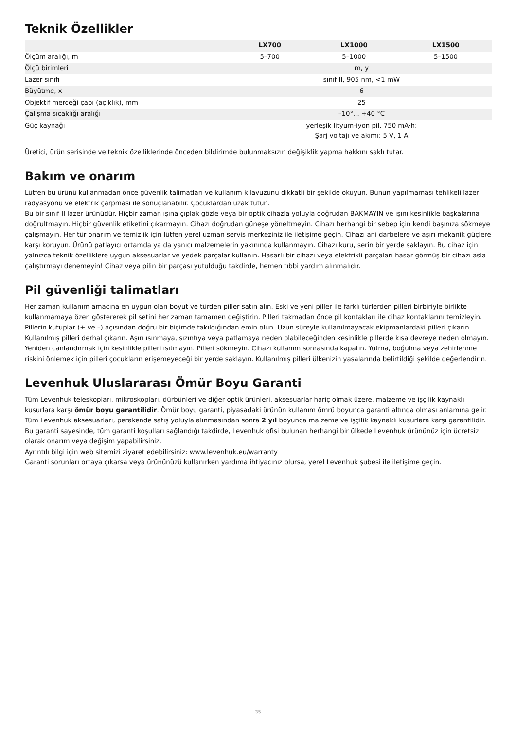Teknik Özellikler
| | LX700 | LX1000 | LX1500 |
| --- | --- | --- | --- |
| Ölçüm aralığı, m | 5–700 | 5–1000 | 5–1500 |
| Ölçü birimleri | m, y | | |
| Lazer sınıfı | sınıf II, 905 nm, <1 mW | | |
| Büyütme, x | 6 | | |
| Objektif merceği çapı (açıklık), mm | 25 | | |
| Çalışma sıcaklığı aralığı | –10°... +40 °C | | |
| Güç kaynağı | yerleşik lityum-iyon pil, 750 mA·h; Şarj voltajı ve akımı: 5 V, 1 A | | |
Üretici, ürün serisinde ve teknik özelliklerinde önceden bildirimde bulunmaksızın değişiklik yapma hakkını saklı tutar.
Bakım ve onarım
Lütfen bu ürünü kullanmadan önce güvenlik talimatları ve kullanım kılavuzunu dikkatli bir şekilde okuyun. Bunun yapılmaması tehlikeli lazer radyasyonu ve elektrik çarpması ile sonuçlanabilir. Çocuklardan uzak tutun.
Bu bir sınıf II lazer ürünüdür. Hiçbir zaman ışına çıplak gözle veya bir optik cihazla yoluyla doğrudan BAKMAYIN ve ışını kesinlikle başkalarına doğrultmayın. Hiçbir güvenlik etiketini çıkarmayın. Cihazı doğrudan güneşe yöneltmeyin. Cihazı herhangi bir sebep için kendi başınıza sökmeye çalışmayın. Her tür onarım ve temizlik için lütfen yerel uzman servis merkeziniz ile iletişime geçin. Cihazı ani darbelere ve aşırı mekanik güçlere karşı koruyun. Ürünü patlayıcı ortamda ya da yanıcı malzemelerin yakınında kullanmayın. Cihazı kuru, serin bir yerde saklayın. Bu cihaz için yalnızca teknik özelliklere uygun aksesuarlar ve yedek parçalar kullanın. Hasarlı bir cihazı veya elektrikli parçaları hasar görmüş bir cihazı asla çalıştırmayı denemeyin! Cihaz veya pilin bir parçası yutulduğu takdirde, hemen tıbbi yardım alınmalıdır.
Pil güvenliği talimatları
Her zaman kullanım amacına en uygun olan boyut ve türden piller satın alın. Eski ve yeni piller ile farklı türlerden pilleri birbiriyle birlikte kullanmamaya özen göstererek pil setini her zaman tamamen değiştirin. Pilleri takmadan önce pil kontakları ile cihaz kontaklarını temizleyin. Pillerin kutuplar (+ ve –) açısından doğru bir biçimde takıldığından emin olun. Uzun süreyle kullanılmayacak ekipmanlardaki pilleri çıkarın. Kullanılmış pilleri derhal çıkarın. Aşırı ısınmaya, sızıntıya veya patlamaya neden olabileceğinden kesinlikle pillerde kısa devreye neden olmayın. Yeniden canlandırmak için kesinlikle pilleri ısıtmayın. Pilleri sökmeyin. Cihazı kullanım sonrasında kapatın. Yutma, boğulma veya zehirlenme riskini önlemek için pilleri çocukların erişemeyeceği bir yerde saklayın. Kullanılmış pilleri ülkenizin yasalarında belirtildiği şekilde değerlendirin.
Levenhuk Uluslararası Ömür Boyu Garanti
Tüm Levenhuk teleskopları, mikroskopları, dürbünleri ve diğer optik ürünleri, aksesuarlar hariç olmak üzere, malzeme ve işçilik kaynaklı kusurlara karşı ömür boyu garantilidir. Ömür boyu garanti, piyasadaki ürünün kullanım ömrü boyunca garanti altında olması anlamına gelir. Tüm Levenhuk aksesuarları, perakende satış yoluyla alınmasından sonra 2 yıl boyunca malzeme ve işçilik kaynaklı kusurlara karşı garantilidir. Bu garanti sayesinde, tüm garanti koşulları sağlandığı takdirde, Levenhuk ofisi bulunan herhangi bir ülkede Levenhuk ürününüz için ücretsiz olarak onarım veya değişim yapabilirsiniz.
Ayrıntılı bilgi için web sitemizi ziyaret edebilirsiniz: www.levenhuk.eu/warranty
Garanti sorunları ortaya çıkarsa veya ürününüzü kullanırken yardıma ihtiyacınız olursa, yerel Levenhuk şubesi ile iletişime geçin.
35